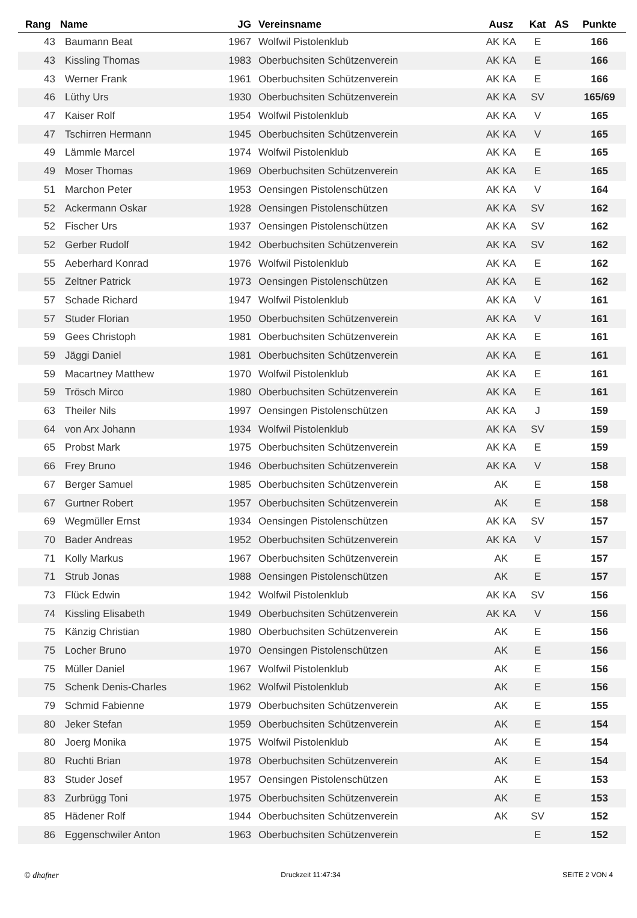| Rang | Name | JG | Vereinsname | Ausz | Kat | AS | Punkte |
| --- | --- | --- | --- | --- | --- | --- | --- |
| 43 | Baumann Beat | 1967 | Wolfwil Pistolenklub | AK KA | E | | 166 |
| 43 | Kissling Thomas | 1983 | Oberbuchsiten Schützenverein | AK KA | E | | 166 |
| 43 | Werner Frank | 1961 | Oberbuchsiten Schützenverein | AK KA | E | | 166 |
| 46 | Lüthy Urs | 1930 | Oberbuchsiten Schützenverein | AK KA | SV | | 165/69 |
| 47 | Kaiser Rolf | 1954 | Wolfwil Pistolenklub | AK KA | V | | 165 |
| 47 | Tschirren Hermann | 1945 | Oberbuchsiten Schützenverein | AK KA | V | | 165 |
| 49 | Lämmle Marcel | 1974 | Wolfwil Pistolenklub | AK KA | E | | 165 |
| 49 | Moser Thomas | 1969 | Oberbuchsiten Schützenverein | AK KA | E | | 165 |
| 51 | Marchon Peter | 1953 | Oensingen Pistolenschützen | AK KA | V | | 164 |
| 52 | Ackermann Oskar | 1928 | Oensingen Pistolenschützen | AK KA | SV | | 162 |
| 52 | Fischer Urs | 1937 | Oensingen Pistolenschützen | AK KA | SV | | 162 |
| 52 | Gerber Rudolf | 1942 | Oberbuchsiten Schützenverein | AK KA | SV | | 162 |
| 55 | Aeberhard Konrad | 1976 | Wolfwil Pistolenklub | AK KA | E | | 162 |
| 55 | Zeltner Patrick | 1973 | Oensingen Pistolenschützen | AK KA | E | | 162 |
| 57 | Schade Richard | 1947 | Wolfwil Pistolenklub | AK KA | V | | 161 |
| 57 | Studer Florian | 1950 | Oberbuchsiten Schützenverein | AK KA | V | | 161 |
| 59 | Gees Christoph | 1981 | Oberbuchsiten Schützenverein | AK KA | E | | 161 |
| 59 | Jäggi Daniel | 1981 | Oberbuchsiten Schützenverein | AK KA | E | | 161 |
| 59 | Macartney Matthew | 1970 | Wolfwil Pistolenklub | AK KA | E | | 161 |
| 59 | Trösch Mirco | 1980 | Oberbuchsiten Schützenverein | AK KA | E | | 161 |
| 63 | Theiler Nils | 1997 | Oensingen Pistolenschützen | AK KA | J | | 159 |
| 64 | von Arx Johann | 1934 | Wolfwil Pistolenklub | AK KA | SV | | 159 |
| 65 | Probst Mark | 1975 | Oberbuchsiten Schützenverein | AK KA | E | | 159 |
| 66 | Frey Bruno | 1946 | Oberbuchsiten Schützenverein | AK KA | V | | 158 |
| 67 | Berger Samuel | 1985 | Oberbuchsiten Schützenverein | AK | E | | 158 |
| 67 | Gurtner Robert | 1957 | Oberbuchsiten Schützenverein | AK | E | | 158 |
| 69 | Wegmüller Ernst | 1934 | Oensingen Pistolenschützen | AK KA | SV | | 157 |
| 70 | Bader Andreas | 1952 | Oberbuchsiten Schützenverein | AK KA | V | | 157 |
| 71 | Kolly Markus | 1967 | Oberbuchsiten Schützenverein | AK | E | | 157 |
| 71 | Strub Jonas | 1988 | Oensingen Pistolenschützen | AK | E | | 157 |
| 73 | Flück Edwin | 1942 | Wolfwil Pistolenklub | AK KA | SV | | 156 |
| 74 | Kissling Elisabeth | 1949 | Oberbuchsiten Schützenverein | AK KA | V | | 156 |
| 75 | Känzig Christian | 1980 | Oberbuchsiten Schützenverein | AK | E | | 156 |
| 75 | Locher Bruno | 1970 | Oensingen Pistolenschützen | AK | E | | 156 |
| 75 | Müller Daniel | 1967 | Wolfwil Pistolenklub | AK | E | | 156 |
| 75 | Schenk Denis-Charles | 1962 | Wolfwil Pistolenklub | AK | E | | 156 |
| 79 | Schmid Fabienne | 1979 | Oberbuchsiten Schützenverein | AK | E | | 155 |
| 80 | Jeker Stefan | 1959 | Oberbuchsiten Schützenverein | AK | E | | 154 |
| 80 | Joerg Monika | 1975 | Wolfwil Pistolenklub | AK | E | | 154 |
| 80 | Ruchti Brian | 1978 | Oberbuchsiten Schützenverein | AK | E | | 154 |
| 83 | Studer Josef | 1957 | Oensingen Pistolenschützen | AK | E | | 153 |
| 83 | Zurbrügg Toni | 1975 | Oberbuchsiten Schützenverein | AK | E | | 153 |
| 85 | Hädener Rolf | 1944 | Oberbuchsiten Schützenverein | AK | SV | | 152 |
| 86 | Eggenschwiler Anton | 1963 | Oberbuchsiten Schützenverein | | E | | 152 |
© dhafner Druckzeit 11:47:34 SEITE 2 VON 4